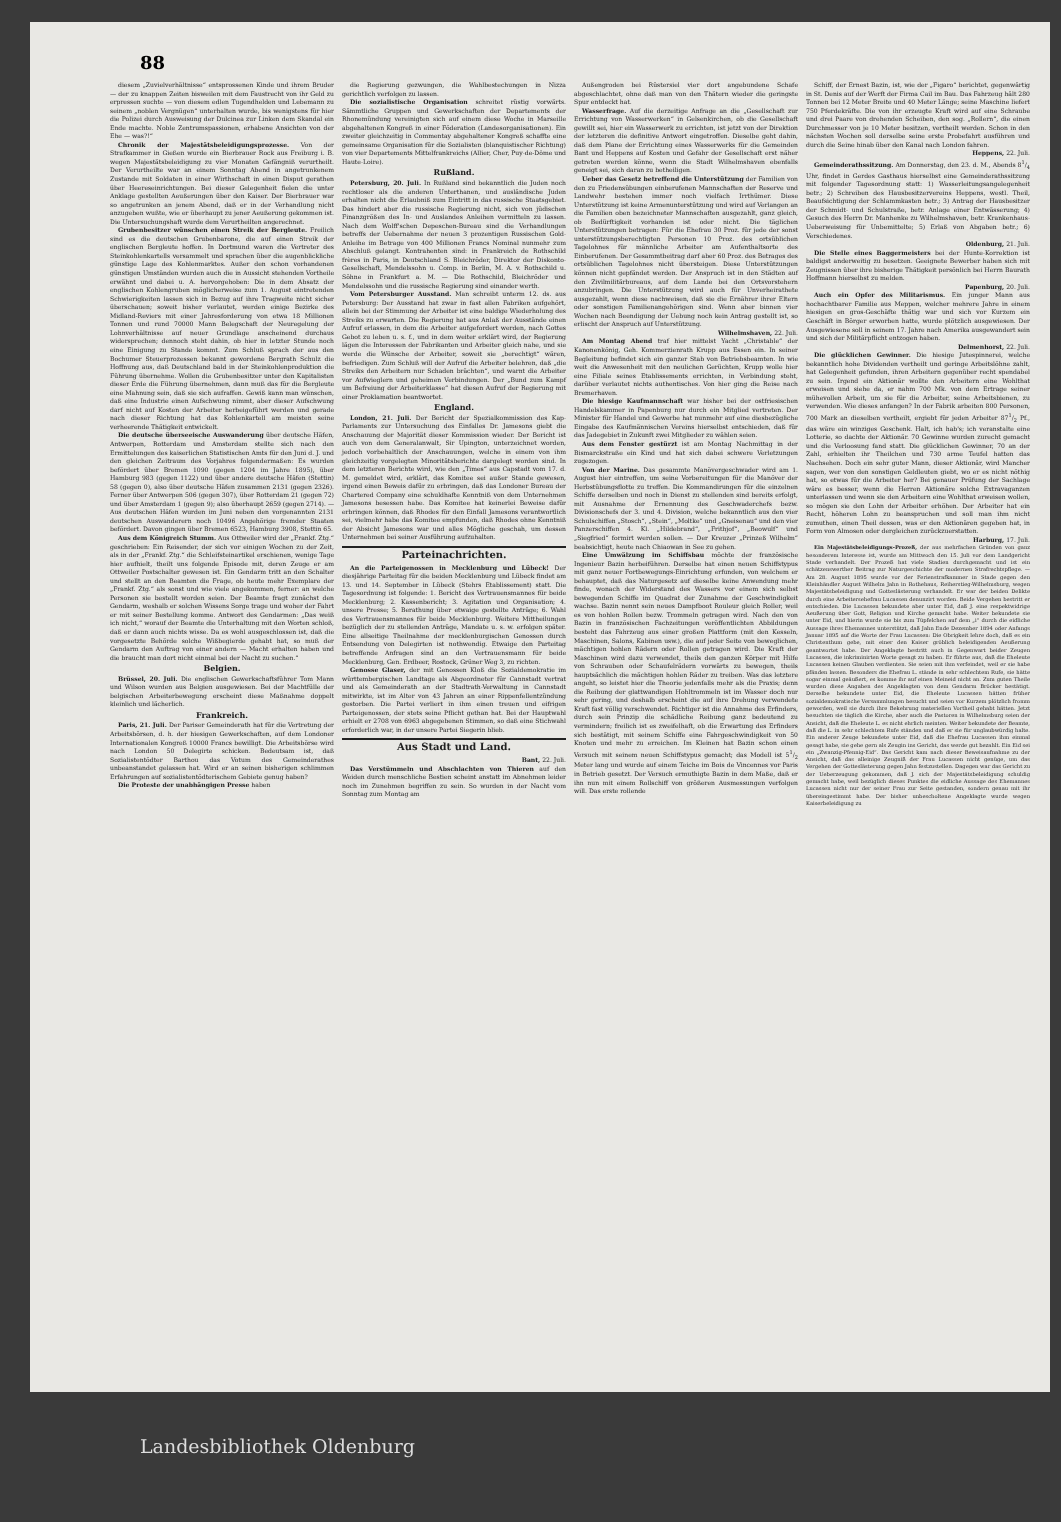88
diesem „Zuvielverhältnisse“ entsprossenen Kinde und ihrem Bruder — der zu knappen Zeiten bisweilen mit dem Faustrecht von ihr Geld zu erpressen suchte — von diesem edlen Tugendhelden und Lebemann zu seinem „noblen Vergnügen“ unterhalten wurde, bis wenigstens für hier die Polizei durch Ausweisung der Dulcinea zur Linken dem Skandal ein Ende machte. Noble Zentrumspassionen, erhabene Ansichten von der Ehe — was?!“
Chronik der Majestätsbeleidigungsprozesse. Von der Strafkammer in Gießen wurde ein Bierbrauer Rock aus Freiburg i. B. wegen Majestätsbeleidigung zu vier Monaten Gefängniß verurtheilt. Der Verurtheilte war an einem Sonntag Abend in angetrunkenem Zustande mit Soldaten in einer Wirthschaft in einen Disput gerathen über Heereseinrichtungen. Bei dieser Gelegenheit fielen die unter Anklage gestellten Aeußerungen über den Kaiser. Der Bierbrauer war so angetrunken an jenem Abend, daß er in der Verhandlung nicht anzugeben wußte, wie er überhaupt zu jener Aeußerung gekommen ist. Die Untersuchungshaft wurde dem Verurtheilten angerechnet.
Grubenbesitzer wünschen einen Streik der Bergleute. Freilich sind es die deutschen Grubenbarone, die auf einen Streik der englischen Bergleute hoffen. In Dortmund waren die Vertreter des Steinkohlenkartells versammelt und sprachen über die augenblickliche günstige Lage des Kohlenmarktes. Außer den schon vorhandenen günstigen Umständen wurden auch die in Aussicht stehenden Vortheile erwähnt und dabei u. A. hervorgehoben: Die in dem Absatz der englischen Kohlengruben möglicherweise zum 1. August eintretenden Schwierigkeiten lassen sich in Bezug auf ihre Tragweite nicht sicher überschauen; soweit bisher verlautet, werden einige Bezirke des Midland-Reviers mit einer Jahresforderung von etwa 18 Millionen Tonnen und rund 70000 Mann Belegschaft der Neuregelung der Lohnverhältnisse auf neuer Grundlage anscheinend durchaus widersprechen; dennoch steht dahin, ob hier in letzter Stunde noch eine Einigung zu Stande kommt. Zum Schluß sprach der aus den Bochumer Steuerprozessen bekannt gewordene Bergrath Schulz die Hoffnung aus, daß Deutschland bald in der Steinkohlenproduktion die Führung übernehme. Wollen die Grubenbesitzer unter den Kapitalisten dieser Erde die Führung übernehmen, dann muß das für die Bergleute eine Mahnung sein, daß sie sich aufraffen. Gewiß kann man wünschen, daß eine Industrie einen Aufschwung nimmt, aber dieser Aufschwung darf nicht auf Kosten der Arbeiter herbeigeführt werden und gerade nach dieser Richtung hat das Kohlenkartell am meisten seine verheerende Thätigkeit entwickelt.
Die deutsche überseeische Auswanderung über deutsche Häfen, Antwerpen, Rotterdam und Amsterdam stellte sich nach den Ermittelungen des kaiserlichen Statistischen Amts für den Juni d. J. und den gleichen Zeitraum des Vorjahres folgendermaßen: Es wurden befördert über Bremen 1090 (gegen 1204 im Jahre 1895), über Hamburg 983 (gegen 1122) und über andere deutsche Häfen (Stettin) 58 (gegen 0), also über deutsche Häfen zusammen 2131 (gegen 2326). Ferner über Antwerpen 506 (gegen 307), über Rotterdam 21 (gegen 72) und über Amsterdam 1 (gegen 9); also überhaupt 2659 (gegen 2714). — Aus deutschen Häfen wurden im Juni neben den vorgenannten 2131 deutschen Auswanderern noch 10496 Angehörige fremder Staaten befördert. Davon gingen über Bremen 6523, Hamburg 3908, Stettin 65.
Aus dem Königreich Stumm. Aus Ottweiler wird der „Frankf. Ztg.“ geschrieben: Ein Reisender, der sich vor einigen Wochen zu der Zeit, als in der „Frankf. Ztg.“ die Schleifsteinartikel erschienen, wenige Tage hier aufhielt, theilt uns folgende Episode mit, deren Zeuge er am Ottweiler Postschalter gewesen ist. Ein Gendarm tritt an den Schalter und stellt an den Beamten die Frage, ob heute mehr Exemplare der „Frankf. Ztg.“ als sonst und wie viele angekommen, ferner: an welche Personen sie bestellt worden seien. Der Beamte fragt zunächst den Gendarm, weshalb er solchen Wissens Sorge trage und woher der Fahrt er mit seiner Bestellung komme. Antwort des Gendarmen: „Das weiß ich nicht,“ worauf der Beamte die Unterhaltung mit den Worten schloß, daß er dann auch nichts wisse. Da es wohl ausgeschlossen ist, daß die vorgesetzte Behörde solche Wißbegierde gehabt hat, so muß der Gendarm den Auftrag von einer andern — Macht erhalten haben und die braucht man dort nicht einmal bei der Nacht zu suchen.“
Belgien.
Brüssel, 20. Juli. Die englischen Gewerkschaftsführer Tom Mann und Wilson wurden aus Belgien ausgewiesen. Bei der Machtfülle der belgischen Arbeiterbewegung erscheint diese Maßnahme doppelt kleinlich und lächerlich.
Frankreich.
Paris, 21. Juli. Der Pariser Gemeinderath hat für die Vertretung der Arbeitsbörsen, d. h. der hiesigen Gewerkschaften, auf dem Londoner Internationalen Kongreß 10000 Francs bewilligt. Die Arbeitsbörse wird nach London 50 Delegirte schicken. Bedeutsam ist, daß Sozialistentödter Barthou das Votum des Gemeinderathes unbeanstandet gelassen hat. Wird er an seinen bisherigen schlimmen Erfahrungen auf sozialistentödterischem Gebiete genug haben?
Die Proteste der unabhängigen Presse haben
die Regierung gezwungen, die Wahlbestechungen in Nizza gerichtlich verfolgen zu lassen.
Die sozialistische Organisation schreitet rüstig vorwärts. Sämmtliche Gruppen und Gewerkschaften der Departements der Rhonemündung vereinigten sich auf einem diese Woche in Marseille abgehaltenen Kongreß in einer Föderation (Landesorganisationen). Ein zweiter gleichzeitig in Commentay abgehaltener Kongreß schaffte eine gemeinsame Organisation für die Sozialisten (blanquistischer Richtung) von vier Departements Mittelfrankreichs (Allier, Cher, Puy-de-Dôme und Haute-Loire).
Rußland.
Petersburg, 20. Juli. In Rußland sind bekanntlich die Juden noch rechtloser als die anderen Unterthanen, und ausländische Juden erhalten nicht die Erlaubniß zum Eintritt in das russische Staatsgebiet. Das hindert aber die russische Regierung nicht, sich von jüdischen Finanzgrößen des In- und Auslandes Anleihen vermitteln zu lassen. Nach dem Wolff'schen Depeschen-Bureau sind die Verhandlungen betreffs der Uebernahme der neuen 3 prozentigen Russischen Gold-Anleihe im Betrage von 400 Millionen Francs Nominal nunmehr zum Abschluß gelangt. Kontrahenten sind: in Frankreich de Rothschild frères in Paris, in Deutschland S. Bleichröder, Direktor der Diskonto-Gesellschaft, Mendelssohn u. Comp. in Berlin, M. A. v. Rothschild u. Söhne in Frankfurt a. M. — Die Rothschild, Bleichröder und Mendelssohn und die russische Regierung sind einander werth.
Vom Petersburger Ausstand. Man schreibt unterm 12. ds. aus Petersburg: Der Ausstand hat zwar in fast allen Fabriken aufgehört, allein bei der Stimmung der Arbeiter ist eine baldige Wiederholung des Streiks zu erwarten. Die Regierung hat aus Anlaß der Ausstände einen Aufruf erlassen, in dem die Arbeiter aufgefordert werden, nach Gottes Gebot zu leben u. s. f., und in dem weiter erklärt wird, der Regierung lägen die Interessen der Fabrikanten und Arbeiter gleich nahe, und sie werde die Wünsche der Arbeiter, soweit sie „berechtigt“ wären, befriedigen. Zum Schluß will der Aufruf die Arbeiter belehren, daß „die Streiks den Arbeitern nur Schaden brächten“, und warnt die Arbeiter vor Aufwieglern und geheimen Verbindungen. Der „Bund zum Kampf um Befreiung der Arbeiterklasse“ hat diesen Aufruf der Regierung mit einer Proklamation beantwortet.
England.
London, 21. Juli. Der Bericht der Spezialkommission des Kap-Parlaments zur Untersuchung des Einfalles Dr. Jamesons giebt die Anschauung der Majorität dieser Kommission wieder. Der Bericht ist auch von dem Generalanwalt, Sir Upington, unterzeichnet worden, jedoch vorbehaltlich der Anschauungen, welche in einem von ihm gleichzeitig vorgelegten Minoritätsberichte dargelegt worden sind. In dem letzteren Berichte wird, wie den „Times“ aus Capstadt vom 17. d. M. gemeldet wird, erklärt, das Komitee sei außer Stande gewesen, irgend einen Beweis dafür zu erbringen, daß das Londoner Bureau der Chartered Company eine schuldhafte Kenntniß von dem Unternehmen Jamesons besessen habe. Das Komitee hat keinerlei Beweise dafür erbringen können, daß Rhodes für den Einfall Jamesons verantwortlich sei, vielmehr habe das Komitee empfunden, daß Rhodes ohne Kenntniß der Absicht Jamesons war und alles Mögliche geschah, um dessen Unternehmen bei seiner Ausführung aufzuhalten.
Parteinachrichten.
An die Parteigenossen in Mecklenburg und Lübeck! Der diesjährige Parteitag für die beiden Mecklenburg und Lübeck findet am 13. und 14. September in Lübeck (Stehrs Etablissement) statt. Die Tagesordnung ist folgende: 1. Bericht des Vertrauensmannes für beide Mecklenburg; 2. Kassenbericht; 3. Agitation und Organisation; 4. unsere Presse; 5. Berathung über etwaige gestellte Anträge; 6. Wahl des Vertrauensmannes für beide Mecklenburg. Weitere Mittheilungen bezüglich der zu stellenden Anträge, Mandate u. s. w. erfolgen später. Eine allseitige Theilnahme der mecklenburgischen Genossen durch Entsendung von Delegirten ist nothwendig. Etwaige den Parteitag betreffende Anfragen sind an den Vertrauensmann für beide Mecklenburg, Gen. Erdbeer, Rostock, Grüner Weg 3, zu richten.
Genosse Glaser, der mit Genossen Kloß die Sozialdemokratie im württembergischen Landtage als Abgeordneter für Cannstadt vertrat und als Gemeinderath an der Stadtrath-Verwaltung in Cannstadt mitwirkte, ist im Alter von 43 Jahren an einer Rippenfellentzündung gestorben. Die Partei verliert in ihm einen treuen und eifrigen Parteigenossen, der stets seine Pflicht gethan hat. Bei der Hauptwahl erhielt er 2708 von 6963 abgegebenen Stimmen, so daß eine Stichwahl erforderlich war, in der unsere Partei Siegerin blieb.
Aus Stadt und Land.
Bant, 22. Juli.
Das Verstümmeln und Abschlachten von Thieren auf den Weiden durch menschliche Bestien scheint anstatt im Abnehmen leider noch im Zunehmen begriffen zu sein. So wurden in der Nacht vom Sonntag zum Montag am
Außengroden bei Rüstersiel vier dort angebundene Schafe abgeschlachtet, ohne daß man von den Thätern wieder die geringste Spur entdeckt hat.
Wasserfrage. Auf die derzeitige Anfrage an die „Gesellschaft zur Errichtung von Wasserwerken“ in Gelsenkirchen, ob die Gesellschaft gewillt sei, hier ein Wasserwerk zu errichten, ist jetzt von der Direktion der letzteren die definitive Antwort eingetroffen. Dieselbe geht dahin, daß dem Plane der Errichtung eines Wasserwerks für die Gemeinden Bant und Heppens auf Kosten und Gefahr der Gesellschaft erst näher getreten werden könne, wenn die Stadt Wilhelmshaven ebenfalls geneigt sei, sich daran zu betheiligen.
Ueber das Gesetz betreffend die Unterstützung der Familien von den zu Friedensübungen einberufenen Mannschaften der Reserve und Landwehr bestehen immer noch vielfach Irrthümer. Diese Unterstützung ist keine Armenunterstützung und wird auf Verlangen an die Familien oben bezeichneter Mannschaften ausgezahlt, ganz gleich, ob Bedürftigkeit vorhanden ist oder nicht. Die täglichen Unterstützungen betragen: Für die Ehefrau 30 Proz. für jede der sonst unterstützungsberechtigten Personen 10 Proz. des ortsüblichen Tagelohnes für männliche Arbeiter am Aufenthaltsorte des Einberufenen. Der Gesammtbeitrag darf aber 60 Proz. des Betrages des ortsüblichen Tagelohnes nicht übersteigen. Diese Unterstützungen können nicht gepfändet werden. Der Anspruch ist in den Städten auf den Zivilmilitärbureaus, auf dem Lande bei den Ortsvorstehern anzubringen. Die Unterstützung wird auch für Unverheirathete ausgezahlt, wenn diese nachweisen, daß sie die Ernährer ihrer Eltern oder sonstigen Familienangehörigen sind. Wenn aber binnen vier Wochen nach Beendigung der Uebung noch kein Antrag gestellt ist, so erlischt der Anspruch auf Unterstützung.
Wilhelmshaven, 22. Juli.
Am Montag Abend traf hier mittelst Yacht „Christable“ der Kanonenkönig, Geh. Kommerzienrath Krupp aus Essen ein. In seiner Begleitung befindet sich ein ganzer Stab von Betriebsbeamten. In wie weit die Anwesenheit mit den neulichen Gerüchten, Krupp wolle hier eine Filiale seines Etablissements errichten, in Verbindung steht, darüber verlautet nichts authentisches. Von hier ging die Reise nach Bremerhaven.
Die hiesige Kaufmannschaft war bisher bei der ostfriesischen Handelskammer in Papenburg nur durch ein Mitglied vertreten. Der Minister für Handel und Gewerbe hat nunmehr auf eine diesbezügliche Eingabe des Kaufmännischen Vereins hierselbst entschieden, daß für das Jadegebiet in Zukunft zwei Mitglieder zu wählen seien.
Aus dem Fenster gestürzt ist am Montag Nachmittag in der Bismarckstraße ein Kind und hat sich dabei schwere Verletzungen zugezogen.
Von der Marine. Das gesammte Manövergeschwader wird am 1. August hier eintreffen, um seine Vorbereitungen für die Manöver der Herbstübungsflotte zu treffen. Die Kommandirungen für die einzelnen Schiffe derselben und noch in Dienst zu stellenden sind bereits erfolgt, mit Ausnahme der Ernennung des Geschwaderchefs bezw. Divisionschefs der 3. und 4. Division, welche bekanntlich aus den vier Schulschiffen „Stosch“, „Stein“, „Moltke“ und „Gneisenau“ und den vier Panzerschiffen 4. Kl. „Hildebrand“, „Frithjof“, „Beowulf“ und „Siegfried“ formirt werden sollen. — Der Kreuzer „Prinzeß Wilhelm“ beabsichtigt, heute nach Chiaowan in See zu gehen.
Eine Umwälzung im Schiffsbau möchte der französische Ingenieur Bazin herbeiführen. Derselbe hat einen neuen Schiffstypus mit ganz neuer Fortbewegungs-Einrichtung erfunden, von welchem er behauptet, daß das Naturgesetz auf dieselbe keine Anwendung mehr finde, wonach der Widerstand des Wassers vor einem sich selbst bewegenden Schiffe im Quadrat der Zunahme der Geschwindigkeit wachse. Bazin nennt sein neues Dampfboot Rouleur gleich Roller, weil es von hohlen Rollen bezw. Trommeln getragen wird. Nach den von Bazin in französischen Fachzeitungen veröffentlichten Abbildungen besteht das Fahrzeug aus einer großen Plattform (mit den Kesseln, Maschinen, Salons, Kabinen usw.), die auf jeder Seite von beweglichen, mächtigen hohlen Rädern oder Rollen getragen wird. Die Kraft der Maschinen wird dazu verwendet, theils den ganzen Körper mit Hilfe von Schrauben oder Schaufelrädern vorwärts zu bewegen, theils hauptsächlich die mächtigen hohlen Räder zu treiben. Was das letztere angeht, so leistet hier die Theorie jedenfalls mehr als die Praxis; denn die Reibung der glattwandigen Hohltrommeln ist im Wasser doch nur sehr gering, und deshalb erscheint die auf ihre Drehung verwendete Kraft fast völlig verschwendet. Richtiger ist die Annahme des Erfinders, durch sein Prinzip die schädliche Reibung ganz bedeutend zu vermindern; freilich ist es zweifelhaft, ob die Erwartung des Erfinders sich bestätigt, mit seinem Schiffe eine Fahrgeschwindigkeit von 50 Knoten und mehr zu erreichen. Im Kleinen hat Bazin schon einen Versuch mit seinem neuen Schiffstypus gemacht; das Modell ist 51/2 Meter lang und wurde auf einem Teiche im Bois de Vincennes vor Paris in Betrieb gesetzt. Der Versuch ermuthigte Bazin in dem Maße, daß er ihn nun mit einem Rollschiff von größeren Ausmessungen verfolgen will. Das erste rollende
Schiff, der Ernest Bazin, ist, wie der „Figaro“ berichtet, gegenwärtig in St. Denis auf der Werft der Firma Cail im Bau. Das Fahrzeug hält 280 Tonnen bei 12 Meter Breite und 40 Meter Länge; seine Maschine liefert 750 Pferdekräfte. Die von ihr erzeugte Kraft wird auf eine Schraube und drei Paare von drehenden Scheiben, den sog. „Rollern“, die einen Durchmesser von je 10 Meter besitzen, vertheilt werden. Schon in den nächsten Wochen soll derselbe seine erste Probefahrt ausführen und durch die Seine hinab über den Kanal nach London fahren.
Heppens, 22. Juli.
Gemeinderathssitzung. Am Donnerstag, den 23. d. M., Abends 81/4 Uhr, findet in Gerdes Gasthaus hierselbst eine Gemeinderathssitzung mit folgender Tagesordnung statt: 1) Wasserleitungsangelegenheit betr.; 2) Schreiben des Hausbesitzervereins Heppens, westl. Theil, Beaufsichtigung der Schlammkasten betr.; 3) Antrag der Hausbesitzer der Schmidt- und Schulstraße, betr. Anlage einer Entwässerung; 4) Gesuch des Herrn Dr. Manhenke zu Wilhelmshaven, betr. Krankenhaus-Ueberweisung für Unbemittelte; 5) Erlaß von Abgaben betr.; 6) Verschiedenes.
Oldenburg, 21. Juli.
Die Stelle eines Baggermeisters bei der Hunte-Korrektion ist baldigst anderweitig zu besetzen. Geeignete Bewerber haben sich mit Zeugnissen über ihre bisherige Thätigkeit persönlich bei Herrn Baurath Hoffmann hierselbst zu melden.
Papenburg, 20. Juli.
Auch ein Opfer des Militarismus. Ein junger Mann aus hochachtbarer Familie aus Meppen, welcher mehrere Jahre in einem hiesigen en gros-Geschäfte thätig war und sich vor Kurzem ein Geschäft in Börger erworben hatte, wurde plötzlich ausgewiesen. Der Ausgewiesene soll in seinem 17. Jahre nach Amerika ausgewandert sein und sich der Militärpflicht entzogen haben.
Delmenhorst, 22. Juli.
Die glücklichen Gewinner. Die hiesige Jutespinnerei, welche bekanntlich hohe Dividenden vertheilt und geringe Arbeitslöhne zahlt, hat Gelegenheit gefunden, ihren Arbeitern gegenüber recht spendabel zu sein. Irgend ein Aktionär wollte den Arbeitern eine Wohlthat erweisen und siehe da, er nahm 700 Mk. von dem Ertrage seiner mühevollen Arbeit, um sie für die Arbeiter, seine Arbeitsbienen, zu verwenden. Wie dieses anfangen? In der Fabrik arbeiten 800 Personen, 700 Mark an dieselben vertheilt, ergiebt für jeden Arbeiter 871/2 Pf., das wäre ein winziges Geschenk. Halt, ich hab's; ich veranstalte eine Lotterie, so dachte der Aktionär. 70 Gewinne wurden zurecht gemacht und die Verloosung fand statt. Die glücklichen Gewinner, 70 an der Zahl, erhielten ihr Theilchen und 730 arme Teufel hatten das Nachsehen. Doch ein sehr guter Mann, dieser Aktionär, wird Mancher sagen, wer von den sonstigen Geldleuten giebt, wo er es nicht nöthig hat, so etwas für die Arbeiter her? Bei genauer Prüfung der Sachlage wäre es besser, wenn die Herren Aktionäre solche Extravaganzen unterlassen und wenn sie den Arbeitern eine Wohlthat erweisen wollen, so mögen sie den Lohn der Arbeiter erhöhen. Der Arbeiter hat ein Recht, höheren Lohn zu beanspruchen und soll man ihm nicht zumuthen, einen Theil dessen, was er den Aktionären gegeben hat, in Form von Almosen oder dergleichen zurückzuerstatten.
Harburg, 17. Juli.
Ein Majestätsbeleidigungs-Prozeß, der aus mehrfachen Gründen von ganz besonderem Interesse ist, wurde am Mittwoch den 15. Juli vor dem Landgericht Stade verhandelt. Der Prozeß hat viele Stadien durchgemacht und ist ein schätzenswerther Beitrag zur Naturgeschichte der modernen Strafrechtspflege. — Am 28. August 1895 wurde vor der Ferienstrafkammer in Stade gegen den Kleinhändler August Wilhelm Jahn in Rothehaus, Reiherstieg-Wilhelmsburg, wegen Majestätsbeleidigung und Gotteslästerung verhandelt. Er war der beiden Delikte durch eine Arbeitersehefrau Lucassen denunzirt worden. Beide Vergehen bestritt er entschieden. Die Lucassen bekundete aber unter Eid, daß J. eine respektwidrige Aeußerung über Gott, Religion und Kirche gemacht habe. Weiter bekundete sie unter Eid, und hierin wurde sie bis zum Tüpfelchen auf dem „i“ durch die eidliche Aussage ihres Ehemannes unterstützt, daß Jahn Ende Dezember 1894 oder Anfangs Januar 1895 auf die Worte der Frau Lucassen: Die Obrigkeit lehre doch, daß es ein Christenthum gebe, mit einer den Kaiser gröblich beleidigenden Aeußerung geantwortet habe. Der Angeklagte bestritt auch in Gegenwart beider Zeugen Lucassen, die inkriminirten Worte gesagt zu haben. Er führte aus, daß die Eheleute Lucassen keinen Glauben verdienten. Sie seien mit ihm verfeindet, weil er sie habe pfänden lassen. Besonders die Ehefrau L. stände in sehr schlechtem Rufe, sie hätte sogar einmal geäußert, es komme ihr auf einen Meineid nicht an. Zum guten Theile wurden diese Angaben des Angeklagten von dem Gendarm Bröcker bestätigt. Derselbe bekundete unter Eid, die Eheleute Lucassen hätten früher sozialdemokratische Versammlungen besucht und seien vor Kurzem plötzlich fromm geworden, weil sie durch ihre Bekehrung materiellen Vortheil gehabt hätten. Jetzt besuchten sie täglich die Kirche, aber auch die Pastoren in Wilhelmsburg seien der Ansicht, daß die Eheleute L. es nicht ehrlich meinten. Weiter bekundete der Beamte, daß die L. in sehr schlechtem Rufe ständen und daß er sie für unglaubwürdig halte. Ein anderer Zeuge bekundete unter Eid, daß die Ehefrau Lucassen ihm einmal gesagt habe, sie gehe gern als Zeugin ins Gericht, das werde gut bezahlt. Ein Eid sei ein „Zwanzig-Pfennig-Eid“. Das Gericht kam nach dieser Beweisaufnahme zu der Ansicht, daß das alleinige Zeugniß der Frau Lucassen nicht genüge, um das Vergehen der Gotteslästerung gegen Jahn festzustellen. Dagegen war das Gericht zu der Ueberzeugung gekommen, daß J. sich der Majestätsbeleidigung schuldig gemacht habe, weil bezüglich dieses Punktes die eidliche Aussage des Ehemannes Lucassen nicht nur der seiner Frau zur Seite gestanden, sondern genau mit ihr übereingestimmt habe. Der bisher unbescholtene Angeklagte wurde wegen Kaiserbeleidigung zu
Landesbibliothek Oldenburg